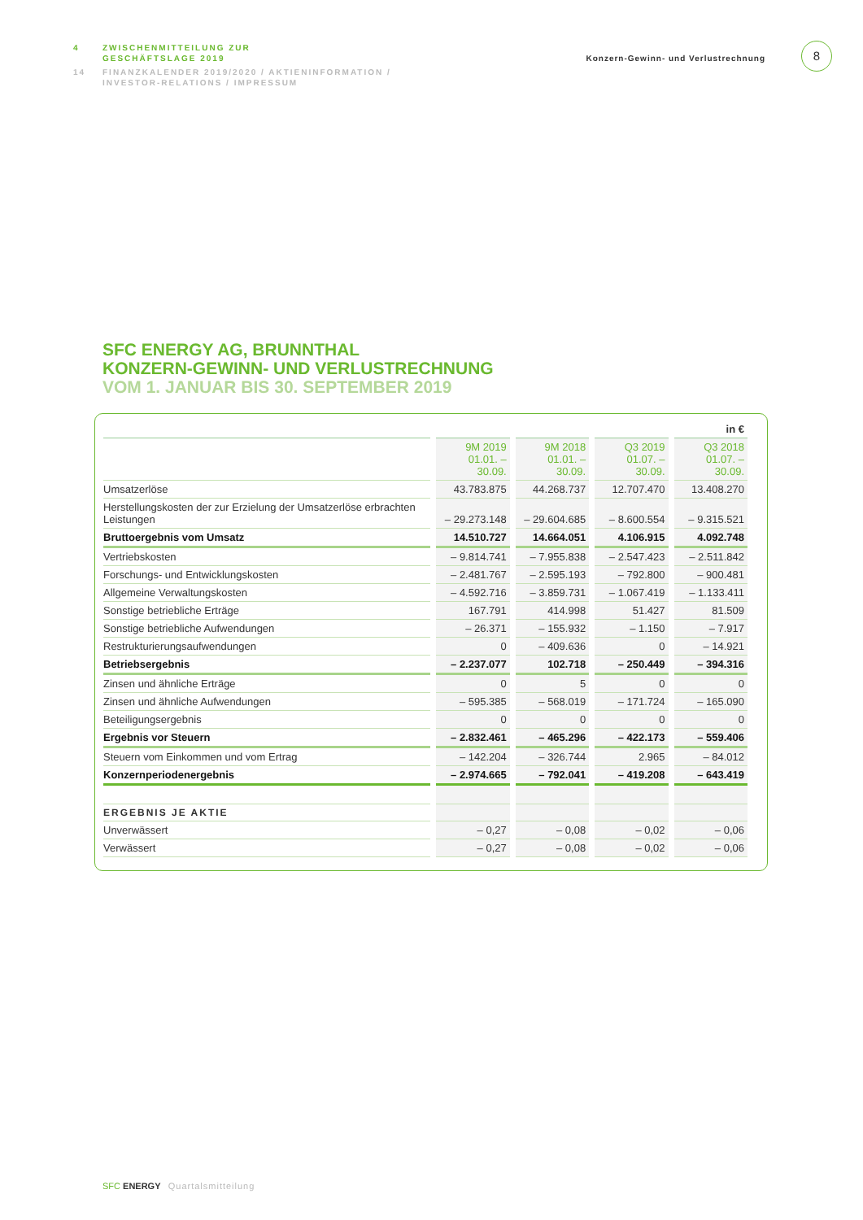4 ZWISCHENMITTEILUNG ZUR
GESCHÄFTSLAGE 2019
14 FINANZKALENDER 2019/2020 / AKTIENINFORMATION /
INVESTOR-RELATIONS / IMPRESSUM
Konzern-Gewinn- und Verlustrechnung
8
SFC ENERGY AG, BRUNNTHAL
KONZERN-GEWINN- UND VERLUSTRECHNUNG
VOM 1. JANUAR BIS 30. SEPTEMBER 2019
| | | | | in € |
| | 9M 2019 01.01. – 30.09. | 9M 2018 01.01. – 30.09. | Q3 2019 01.07. – 30.09. | Q3 2018 01.07. – 30.09. |
| Umsatzerlöse | 43.783.875 | 44.268.737 | 12.707.470 | 13.408.270 |
| Herstellungskosten der zur Erzielung der Umsatzerlöse erbrachten Leistungen | – 29.273.148 | – 29.604.685 | – 8.600.554 | – 9.315.521 |
| Bruttoergebnis vom Umsatz | 14.510.727 | 14.664.051 | 4.106.915 | 4.092.748 |
| Vertriebskosten | – 9.814.741 | – 7.955.838 | – 2.547.423 | – 2.511.842 |
| Forschungs- und Entwicklungskosten | – 2.481.767 | – 2.595.193 | – 792.800 | – 900.481 |
| Allgemeine Verwaltungskosten | – 4.592.716 | – 3.859.731 | – 1.067.419 | – 1.133.411 |
| Sonstige betriebliche Erträge | 167.791 | 414.998 | 51.427 | 81.509 |
| Sonstige betriebliche Aufwendungen | – 26.371 | – 155.932 | – 1.150 | – 7.917 |
| Restrukturierungsaufwendungen | 0 | – 409.636 | 0 | – 14.921 |
| Betriebsergebnis | – 2.237.077 | 102.718 | – 250.449 | – 394.316 |
| Zinsen und ähnliche Erträge | 0 | 5 | 0 | 0 |
| Zinsen und ähnliche Aufwendungen | – 595.385 | – 568.019 | – 171.724 | – 165.090 |
| Beteiligungsergebnis | 0 | 0 | 0 | 0 |
| Ergebnis vor Steuern | – 2.832.461 | – 465.296 | – 422.173 | – 559.406 |
| Steuern vom Einkommen und vom Ertrag | – 142.204 | – 326.744 | 2.965 | – 84.012 |
| Konzernperiodenergebnis | – 2.974.665 | – 792.041 | – 419.208 | – 643.419 |
| ERGEBNIS JE AKTIE | | | | |
| Unverwässert | – 0,27 | – 0,08 | – 0,02 | – 0,06 |
| Verwässert | – 0,27 | – 0,08 | – 0,02 | – 0,06 |
SFC ENERGY Quartalsmitteilung